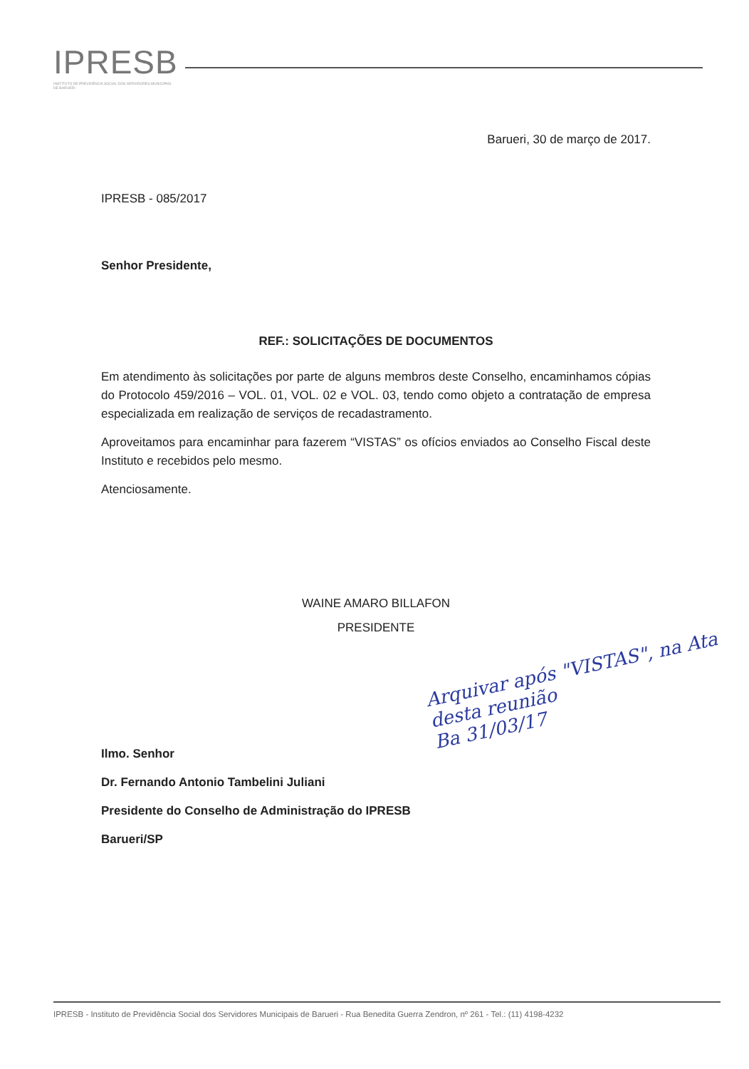IPRESB
INSTITUTO DE PREVIDÊNCIA SOCIAL DOS SERVIDORES MUNICIPAIS DE BARUERI
Barueri, 30 de março de 2017.
IPRESB - 085/2017
Senhor Presidente,
REF.: SOLICITAÇÕES DE DOCUMENTOS
Em atendimento às solicitações por parte de alguns membros deste Conselho, encaminhamos cópias do Protocolo 459/2016 – VOL. 01, VOL. 02 e VOL. 03, tendo como objeto a contratação de empresa especializada em realização de serviços de recadastramento.
Aproveitamos para encaminhar para fazerem “VISTAS” os ofícios enviados ao Conselho Fiscal deste Instituto e recebidos pelo mesmo.
Atenciosamente.
WAINE AMARO BILLAFON
PRESIDENTE
Ilmo. Senhor
Dr. Fernando Antonio Tambelini Juliani
Presidente do Conselho de Administração do IPRESB
Barueri/SP
Arquivar após "VISTAS", na Ata desta reunião
Ba 31/03/17
IPRESB - Instituto de Previdência Social dos Servidores Municipais de Barueri - Rua Benedita Guerra Zendron, nº 261 - Tel.: (11) 4198-4232